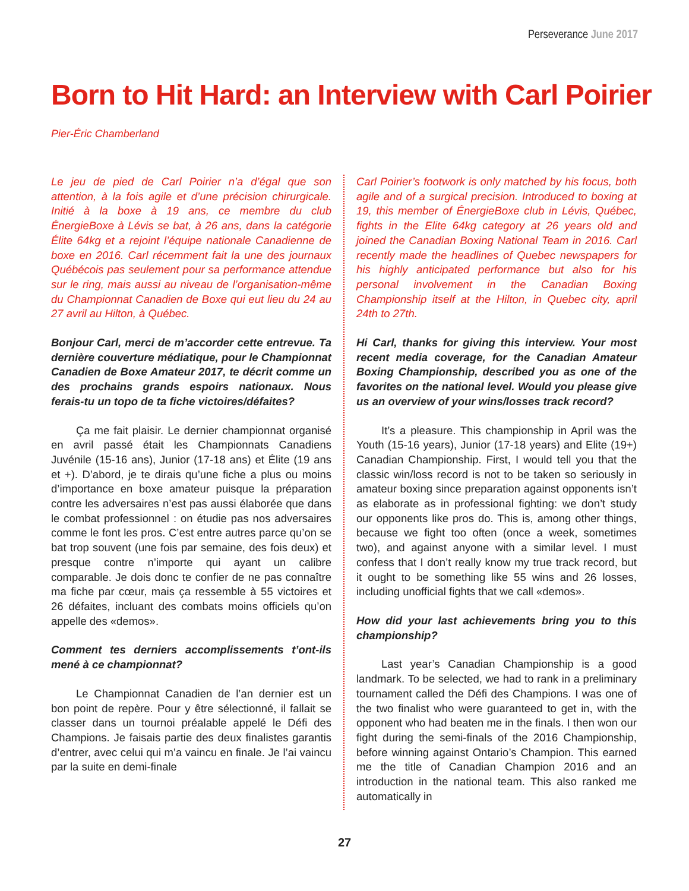Perseverance June 2017
Born to Hit Hard: an Interview with Carl Poirier
Pier-Éric Chamberland
Le jeu de pied de Carl Poirier n’a d’égal que son attention, à la fois agile et d’une précision chirurgicale. Initié à la boxe à 19 ans, ce membre du club ÉnergieBoxe à Lévis se bat, à 26 ans, dans la catégorie Élite 64kg et a rejoint l’équipe nationale Canadienne de boxe en 2016. Carl récemment fait la une des journaux Québécois pas seulement pour sa performance attendue sur le ring, mais aussi au niveau de l’organisation-même du Championnat Canadien de Boxe qui eut lieu du 24 au 27 avril au Hilton, à Québec.
Bonjour Carl, merci de m’accorder cette entrevue. Ta dernière couverture médiatique, pour le Championnat Canadien de Boxe Amateur 2017, te décrit comme un des prochains grands espoirs nationaux. Nous ferais-tu un topo de ta fiche victoires/défaites?
Ça me fait plaisir. Le dernier championnat organisé en avril passé était les Championnats Canadiens Juvénile (15-16 ans), Junior (17-18 ans) et Élite (19 ans et +). D’abord, je te dirais qu’une fiche a plus ou moins d’importance en boxe amateur puisque la préparation contre les adversaires n’est pas aussi élaborée que dans le combat professionnel : on étudie pas nos adversaires comme le font les pros. C’est entre autres parce qu’on se bat trop souvent (une fois par semaine, des fois deux) et presque contre n’importe qui ayant un calibre comparable. Je dois donc te confier de ne pas connaître ma fiche par cœur, mais ça ressemble à 55 victoires et 26 défaites, incluant des combats moins officiels qu’on appelle des «demos».
Comment tes derniers accomplissements t’ont-ils mené à ce championnat?
Le Championnat Canadien de l’an dernier est un bon point de repère. Pour y être sélectionné, il fallait se classer dans un tournoi préalable appelé le Défi des Champions. Je faisais partie des deux finalistes garantis d’entrer, avec celui qui m’a vaincu en finale. Je l’ai vaincu par la suite en demi-finale
Carl Poirier’s footwork is only matched by his focus, both agile and of a surgical precision. Introduced to boxing at 19, this member of ÉnergieBoxe club in Lévis, Québec, fights in the Elite 64kg category at 26 years old and joined the Canadian Boxing National Team in 2016. Carl recently made the headlines of Quebec newspapers for his highly anticipated performance but also for his personal involvement in the Canadian Boxing Championship itself at the Hilton, in Quebec city, april 24th to 27th.
Hi Carl, thanks for giving this interview. Your most recent media coverage, for the Canadian Amateur Boxing Championship, described you as one of the favorites on the national level. Would you please give us an overview of your wins/losses track record?
It’s a pleasure. This championship in April was the Youth (15-16 years), Junior (17-18 years) and Elite (19+) Canadian Championship. First, I would tell you that the classic win/loss record is not to be taken so seriously in amateur boxing since preparation against opponents isn’t as elaborate as in professional fighting: we don’t study our opponents like pros do. This is, among other things, because we fight too often (once a week, sometimes two), and against anyone with a similar level. I must confess that I don’t really know my true track record, but it ought to be something like 55 wins and 26 losses, including unofficial fights that we call «demos».
How did your last achievements bring you to this championship?
Last year’s Canadian Championship is a good landmark. To be selected, we had to rank in a preliminary tournament called the Défi des Champions. I was one of the two finalist who were guaranteed to get in, with the opponent who had beaten me in the finals. I then won our fight during the semi-finals of the 2016 Championship, before winning against Ontario’s Champion. This earned me the title of Canadian Champion 2016 and an introduction in the national team. This also ranked me automatically in
27